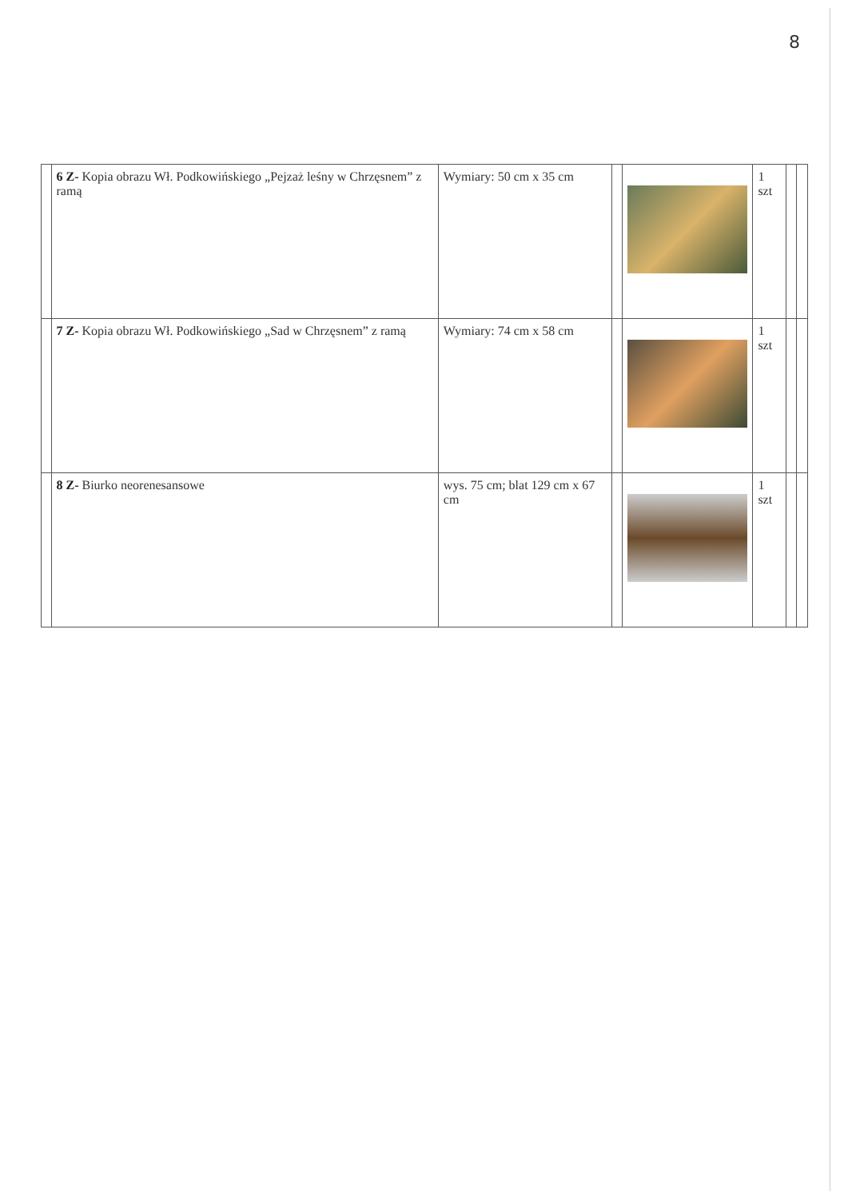8
| | 6 Z- Kopia obrazu Wł. Podkowińskiego „Pejzaż leśny w Chrzęsnem” z ramą | Wymiary: 50 cm x 35 cm | | | 1 szt | | |
| | 7 Z- Kopia obrazu Wł. Podkowińskiego „Sad w Chrzęsnem” z ramą | Wymiary: 74 cm x 58 cm | | | 1 szt | | |
| | 8 Z- Biurko neorenesansowe | wys. 75 cm; blat 129 cm x 67 cm | | | 1 szt | | |